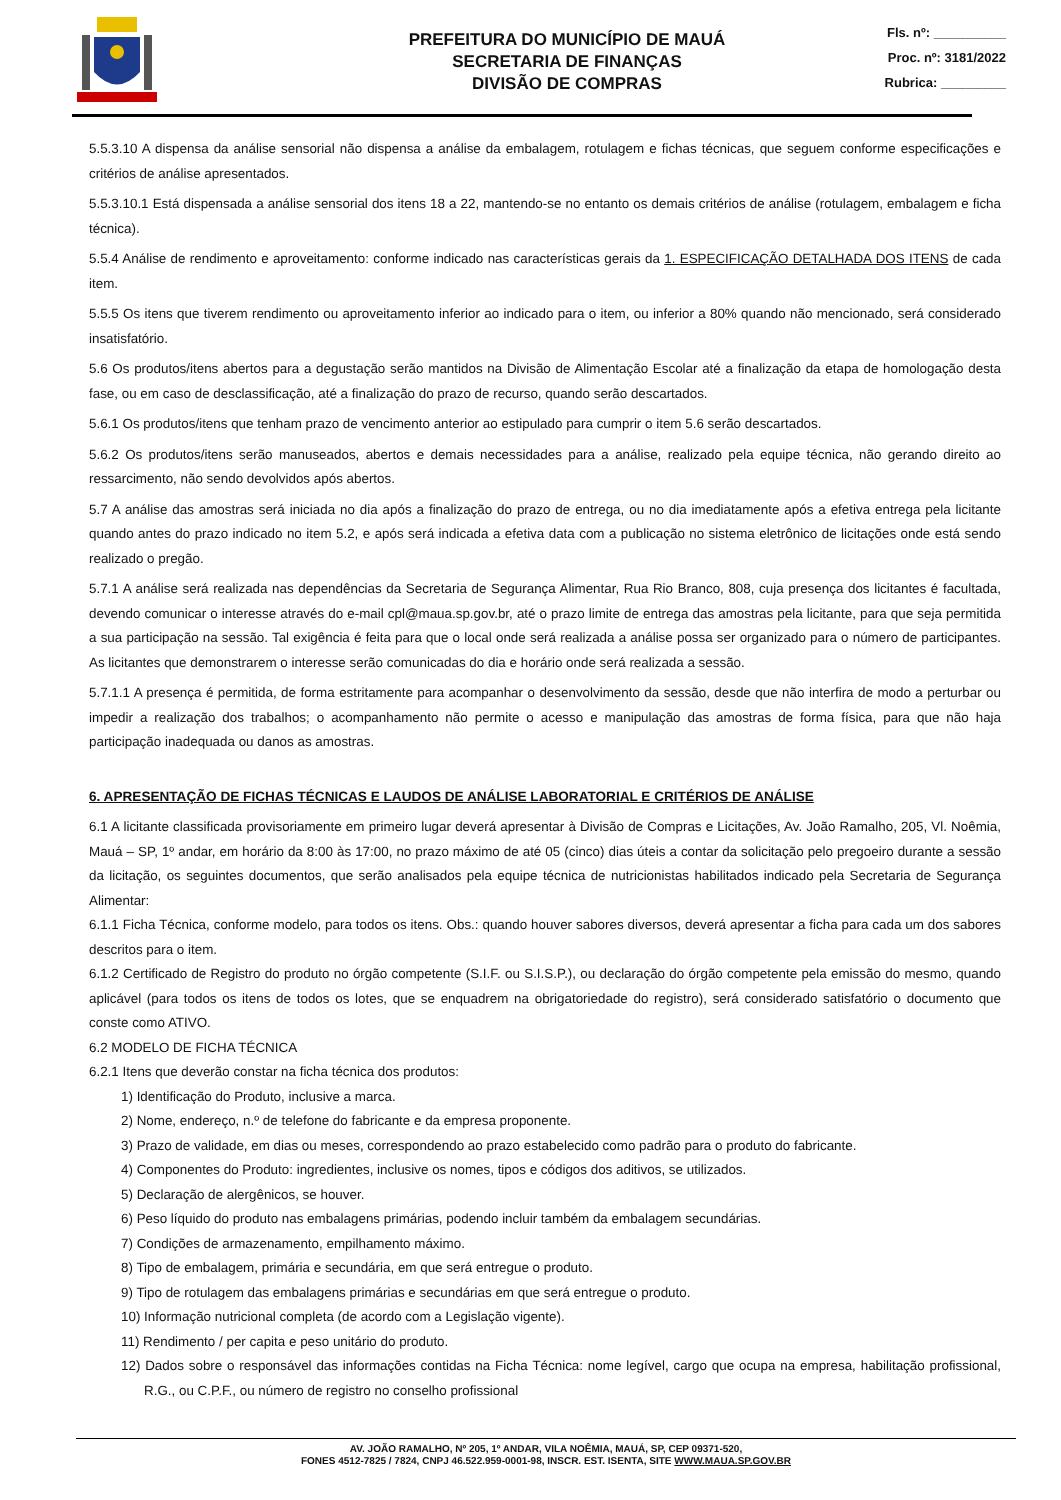PREFEITURA DO MUNICÍPIO DE MAUÁ
SECRETARIA DE FINANÇAS
DIVISÃO DE COMPRAS
Fls. nº: __________
Proc. nº: 3181/2022
Rubrica: _________
5.5.3.10 A dispensa da análise sensorial não dispensa a análise da embalagem, rotulagem e fichas técnicas, que seguem conforme especificações e critérios de análise apresentados.
5.5.3.10.1 Está dispensada a análise sensorial dos itens 18 a 22, mantendo-se no entanto os demais critérios de análise (rotulagem, embalagem e ficha técnica).
5.5.4 Análise de rendimento e aproveitamento: conforme indicado nas características gerais da 1. ESPECIFICAÇÃO DETALHADA DOS ITENS de cada item.
5.5.5 Os itens que tiverem rendimento ou aproveitamento inferior ao indicado para o item, ou inferior a 80% quando não mencionado, será considerado insatisfatório.
5.6 Os produtos/itens abertos para a degustação serão mantidos na Divisão de Alimentação Escolar até a finalização da etapa de homologação desta fase, ou em caso de desclassificação, até a finalização do prazo de recurso, quando serão descartados.
5.6.1 Os produtos/itens que tenham prazo de vencimento anterior ao estipulado para cumprir o item 5.6 serão descartados.
5.6.2 Os produtos/itens serão manuseados, abertos e demais necessidades para a análise, realizado pela equipe técnica, não gerando direito ao ressarcimento, não sendo devolvidos após abertos.
5.7 A análise das amostras será iniciada no dia após a finalização do prazo de entrega, ou no dia imediatamente após a efetiva entrega pela licitante quando antes do prazo indicado no item 5.2, e após será indicada a efetiva data com a publicação no sistema eletrônico de licitações onde está sendo realizado o pregão.
5.7.1 A análise será realizada nas dependências da Secretaria de Segurança Alimentar, Rua Rio Branco, 808, cuja presença dos licitantes é facultada, devendo comunicar o interesse através do e-mail cpl@maua.sp.gov.br, até o prazo limite de entrega das amostras pela licitante, para que seja permitida a sua participação na sessão. Tal exigência é feita para que o local onde será realizada a análise possa ser organizado para o número de participantes. As licitantes que demonstrarem o interesse serão comunicadas do dia e horário onde será realizada a sessão.
5.7.1.1 A presença é permitida, de forma estritamente para acompanhar o desenvolvimento da sessão, desde que não interfira de modo a perturbar ou impedir a realização dos trabalhos; o acompanhamento não permite o acesso e manipulação das amostras de forma física, para que não haja participação inadequada ou danos as amostras.
6. APRESENTAÇÃO DE FICHAS TÉCNICAS E LAUDOS DE ANÁLISE LABORATORIAL E CRITÉRIOS DE ANÁLISE
6.1 A licitante classificada provisoriamente em primeiro lugar deverá apresentar à Divisão de Compras e Licitações, Av. João Ramalho, 205, Vl. Noêmia, Mauá – SP, 1º andar, em horário da 8:00 às 17:00, no prazo máximo de até 05 (cinco) dias úteis a contar da solicitação pelo pregoeiro durante a sessão da licitação, os seguintes documentos, que serão analisados pela equipe técnica de nutricionistas habilitados indicado pela Secretaria de Segurança Alimentar:
6.1.1 Ficha Técnica, conforme modelo, para todos os itens. Obs.: quando houver sabores diversos, deverá apresentar a ficha para cada um dos sabores descritos para o item.
6.1.2 Certificado de Registro do produto no órgão competente (S.I.F. ou S.I.S.P.), ou declaração do órgão competente pela emissão do mesmo, quando aplicável (para todos os itens de todos os lotes, que se enquadrem na obrigatoriedade do registro), será considerado satisfatório o documento que conste como ATIVO.
6.2 MODELO DE FICHA TÉCNICA
6.2.1 Itens que deverão constar na ficha técnica dos produtos:
1) Identificação do Produto, inclusive a marca.
2) Nome, endereço, n.º de telefone do fabricante e da empresa proponente.
3) Prazo de validade, em dias ou meses, correspondendo ao prazo estabelecido como padrão para o produto do fabricante.
4) Componentes do Produto: ingredientes, inclusive os nomes, tipos e códigos dos aditivos, se utilizados.
5) Declaração de alergênicos, se houver.
6) Peso líquido do produto nas embalagens primárias, podendo incluir também da embalagem secundárias.
7) Condições de armazenamento, empilhamento máximo.
8) Tipo de embalagem, primária e secundária, em que será entregue o produto.
9) Tipo de rotulagem das embalagens primárias e secundárias em que será entregue o produto.
10) Informação nutricional completa (de acordo com a Legislação vigente).
11) Rendimento / per capita e peso unitário do produto.
12) Dados sobre o responsável das informações contidas na Ficha Técnica: nome legível, cargo que ocupa na empresa, habilitação profissional, R.G., ou C.P.F., ou número de registro no conselho profissional
AV. JOÃO RAMALHO, Nº 205, 1º ANDAR, VILA NOÊMIA, MAUÁ, SP, CEP 09371-520,
FONES 4512-7825 / 7824, CNPJ 46.522.959-0001-98, INSCR. EST. ISENTA, SITE WWW.MAUA.SP.GOV.BR